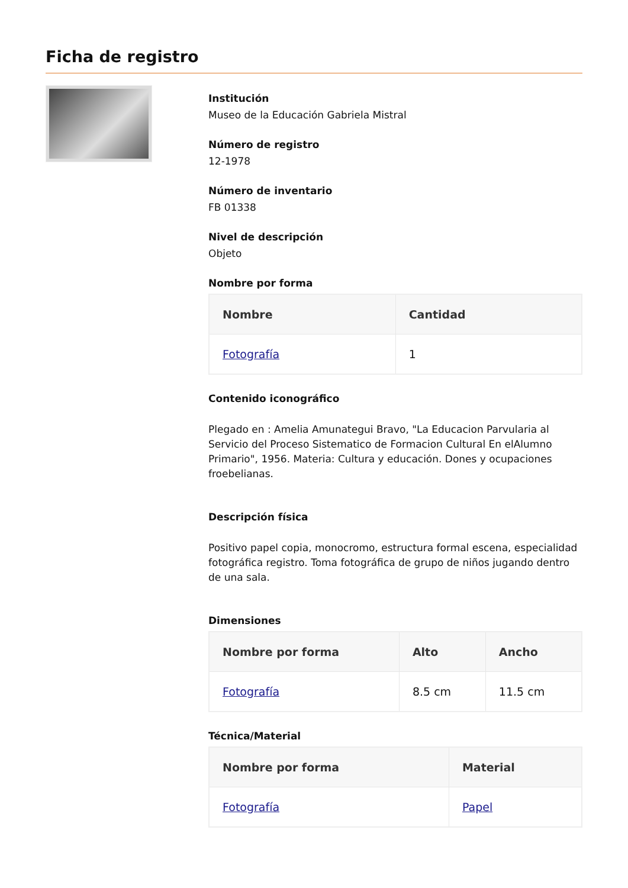Ficha de registro
Institución
Museo de la Educación Gabriela Mistral
Número de registro
12-1978
Número de inventario
FB 01338
Nivel de descripción
Objeto
Nombre por forma
| Nombre | Cantidad |
| --- | --- |
| Fotografía | 1 |
Contenido iconográfico
Plegado en : Amelia Amunategui Bravo, "La Educacion Parvularia al Servicio del Proceso Sistematico de Formacion Cultural En elAlumno Primario", 1956. Materia: Cultura y educación. Dones y ocupaciones froebelianas.
Descripción física
Positivo papel copia, monocromo, estructura formal escena, especialidad fotográfica registro. Toma fotográfica de grupo de niños jugando dentro de una sala.
Dimensiones
| Nombre por forma | Alto | Ancho |
| --- | --- | --- |
| Fotografía | 8.5 cm | 11.5 cm |
Técnica/Material
| Nombre por forma | Material |
| --- | --- |
| Fotografía | Papel |